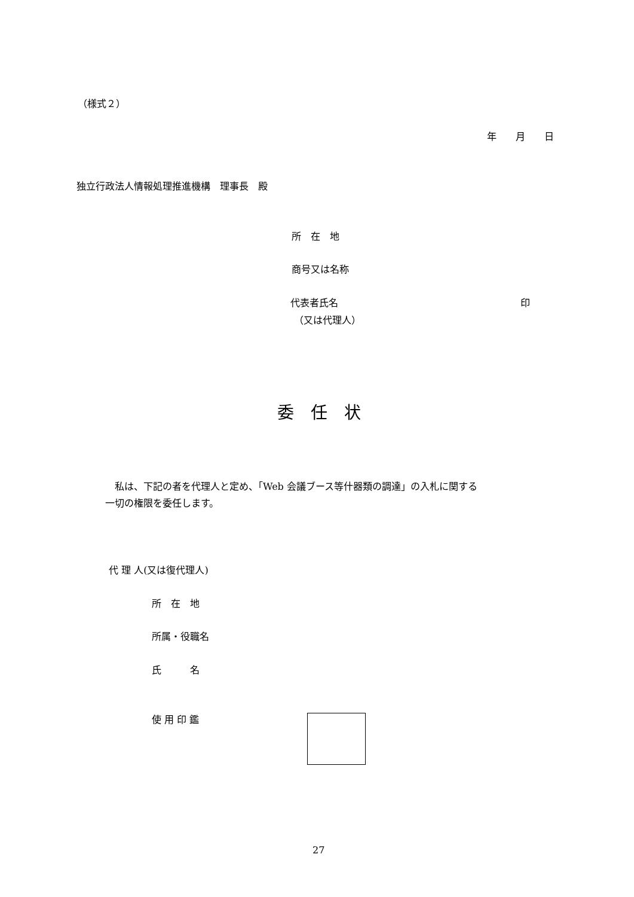（様式２）
年　　月　　日
独立行政法人情報処理推進機構　理事長　殿
所　在　地
商号又は名称
代表者氏名 印
（又は代理人）
委　任　状
　私は、下記の者を代理人と定め、「Web 会議ブース等什器類の調達」の入札に関する
一切の権限を委任します。
代 理 人(又は復代理人)
所　在　地
所属・役職名
氏　　　名
使 用 印 鑑
27